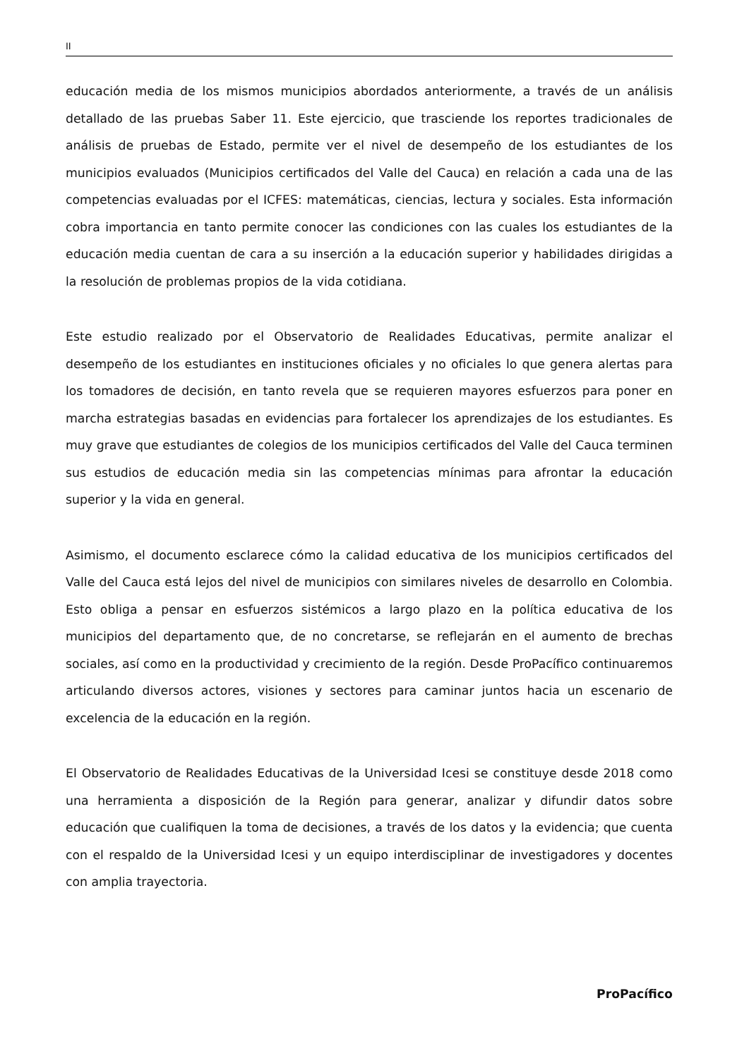II
educación media de los mismos municipios abordados anteriormente, a través de un análisis detallado de las pruebas Saber 11. Este ejercicio, que trasciende los reportes tradicionales de análisis de pruebas de Estado, permite ver el nivel de desempeño de los estudiantes de los municipios evaluados (Municipios certificados del Valle del Cauca) en relación a cada una de las competencias evaluadas por el ICFES: matemáticas, ciencias, lectura y sociales. Esta información cobra importancia en tanto permite conocer las condiciones con las cuales los estudiantes de la educación media cuentan de cara a su inserción a la educación superior y habilidades dirigidas a la resolución de problemas propios de la vida cotidiana.
Este estudio realizado por el Observatorio de Realidades Educativas, permite analizar el desempeño de los estudiantes en instituciones oficiales y no oficiales lo que genera alertas para los tomadores de decisión, en tanto revela que se requieren mayores esfuerzos para poner en marcha estrategias basadas en evidencias para fortalecer los aprendizajes de los estudiantes. Es muy grave que estudiantes de colegios de los municipios certificados del Valle del Cauca terminen sus estudios de educación media sin las competencias mínimas para afrontar la educación superior y la vida en general.
Asimismo, el documento esclarece cómo la calidad educativa de los municipios certificados del Valle del Cauca está lejos del nivel de municipios con similares niveles de desarrollo en Colombia. Esto obliga a pensar en esfuerzos sistémicos a largo plazo en la política educativa de los municipios del departamento que, de no concretarse, se reflejarán en el aumento de brechas sociales, así como en la productividad y crecimiento de la región. Desde ProPacífico continuaremos articulando diversos actores, visiones y sectores para caminar juntos hacia un escenario de excelencia de la educación en la región.
El Observatorio de Realidades Educativas de la Universidad Icesi se constituye desde 2018 como una herramienta a disposición de la Región para generar, analizar y difundir datos sobre educación que cualifiquen la toma de decisiones, a través de los datos y la evidencia; que cuenta con el respaldo de la Universidad Icesi y un equipo interdisciplinar de investigadores y docentes con amplia trayectoria.
ProPacífico